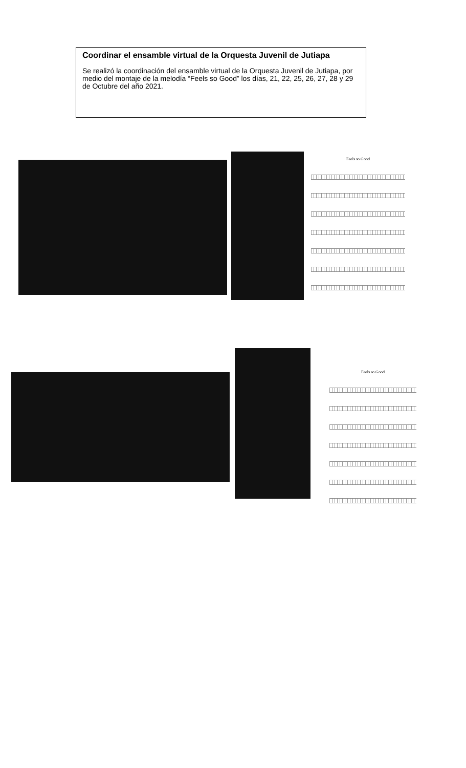Coordinar el ensamble virtual de la Orquesta Juvenil de Jutiapa
Se realizó la coordinación del ensamble virtual de la Orquesta Juvenil de Jutiapa, por medio del montaje de la melodía “Feels so Good” los días, 21, 22, 25, 26, 27, 28 y 29 de Octubre del año 2021.
Feels so Good
Feels so Good